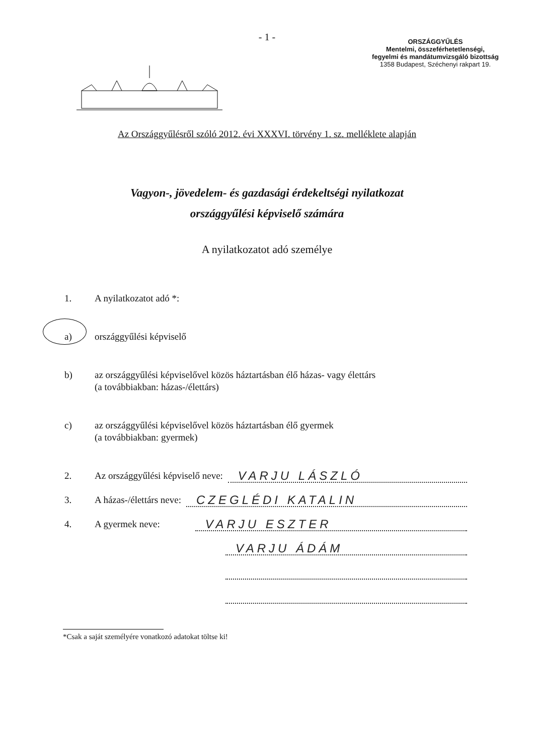- 1 -
ORSZÁGGYŰLÉS
Mentelmi, összeférhetetlenségi,
fegyelmi és mandátumvizsgáló bizottság
1358 Budapest, Széchenyi rakpart 19.
Az Országgyűlésről szóló 2012. évi XXXVI. törvény 1. sz. melléklete alapján
Vagyon-, jövedelem- és gazdasági érdekeltségi nyilatkozat
országgyűlési képviselő számára
A nyilatkozatot adó személye
1. A nyilatkozatot adó *:
a) országgyűlési képviselő
b) az országgyűlési képviselővel közös háztartásban élő házas- vagy élettárs
(a továbbiakban: házas-/élettárs)
c) az országgyűlési képviselővel közös háztartásban élő gyermek
(a továbbiakban: gyermek)
2. Az országgyűlési képviselő neve: VARJU LÁSZLÓ
3. A házas-/élettárs neve: CZEGLÉDI KATALIN
4. A gyermek neve: VARJU ESZTER
VARJU ÁDÁM
*Csak a saját személyére vonatkozó adatokat töltse ki!